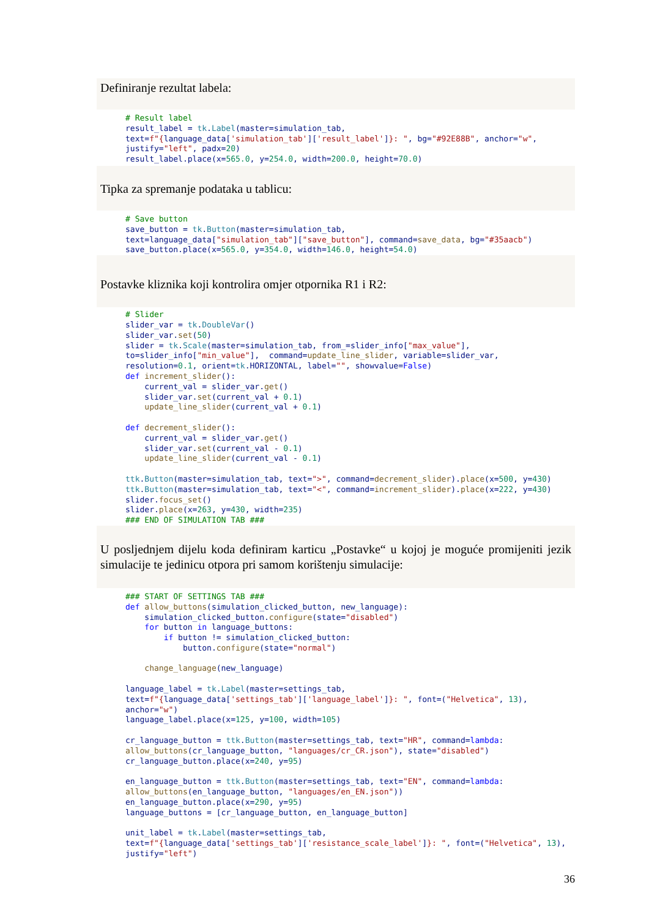Definiranje rezultat labela:
# Result label
result_label = tk.Label(master=simulation_tab,
text=f"{language_data['simulation_tab']['result_label']}: ", bg="#92E88B", anchor="w",
justify="left", padx=20)
result_label.place(x=565.0, y=254.0, width=200.0, height=70.0)
Tipka za spremanje podataka u tablicu:
# Save button
save_button = tk.Button(master=simulation_tab,
text=language_data["simulation_tab"]["save_button"], command=save_data, bg="#35aacb")
save_button.place(x=565.0, y=354.0, width=146.0, height=54.0)
Postavke kliznika koji kontrolira omjer otpornika R1 i R2:
# Slider
slider_var = tk.DoubleVar()
slider_var.set(50)
slider = tk.Scale(master=simulation_tab, from_=slider_info["max_value"],
to=slider_info["min_value"],  command=update_line_slider, variable=slider_var,
resolution=0.1, orient=tk.HORIZONTAL, label="", showvalue=False)
def increment_slider():
    current_val = slider_var.get()
    slider_var.set(current_val + 0.1)
    update_line_slider(current_val + 0.1)

def decrement_slider():
    current_val = slider_var.get()
    slider_var.set(current_val - 0.1)
    update_line_slider(current_val - 0.1)

ttk.Button(master=simulation_tab, text=">", command=decrement_slider).place(x=500, y=430)
ttk.Button(master=simulation_tab, text="<", command=increment_slider).place(x=222, y=430)
slider.focus_set()
slider.place(x=263, y=430, width=235)
### END OF SIMULATION TAB ###
U posljednjem dijelu koda definiram karticu „Postavke“ u kojoj je moguće promijeniti jezik simulacije te jedinicu otpora pri samom korištenju simulacije:
### START OF SETTINGS TAB ###
def allow_buttons(simulation_clicked_button, new_language):
    simulation_clicked_button.configure(state="disabled")
    for button in language_buttons:
        if button != simulation_clicked_button:
            button.configure(state="normal")

    change_language(new_language)

language_label = tk.Label(master=settings_tab,
text=f"{language_data['settings_tab']['language_label']}: ", font=("Helvetica", 13),
anchor="w")
language_label.place(x=125, y=100, width=105)

cr_language_button = ttk.Button(master=settings_tab, text="HR", command=lambda:
allow_buttons(cr_language_button, "languages/cr_CR.json"), state="disabled")
cr_language_button.place(x=240, y=95)

en_language_button = ttk.Button(master=settings_tab, text="EN", command=lambda:
allow_buttons(en_language_button, "languages/en_EN.json"))
en_language_button.place(x=290, y=95)
language_buttons = [cr_language_button, en_language_button]

unit_label = tk.Label(master=settings_tab,
text=f"{language_data['settings_tab']['resistance_scale_label']}: ", font=("Helvetica", 13),
justify="left")
36